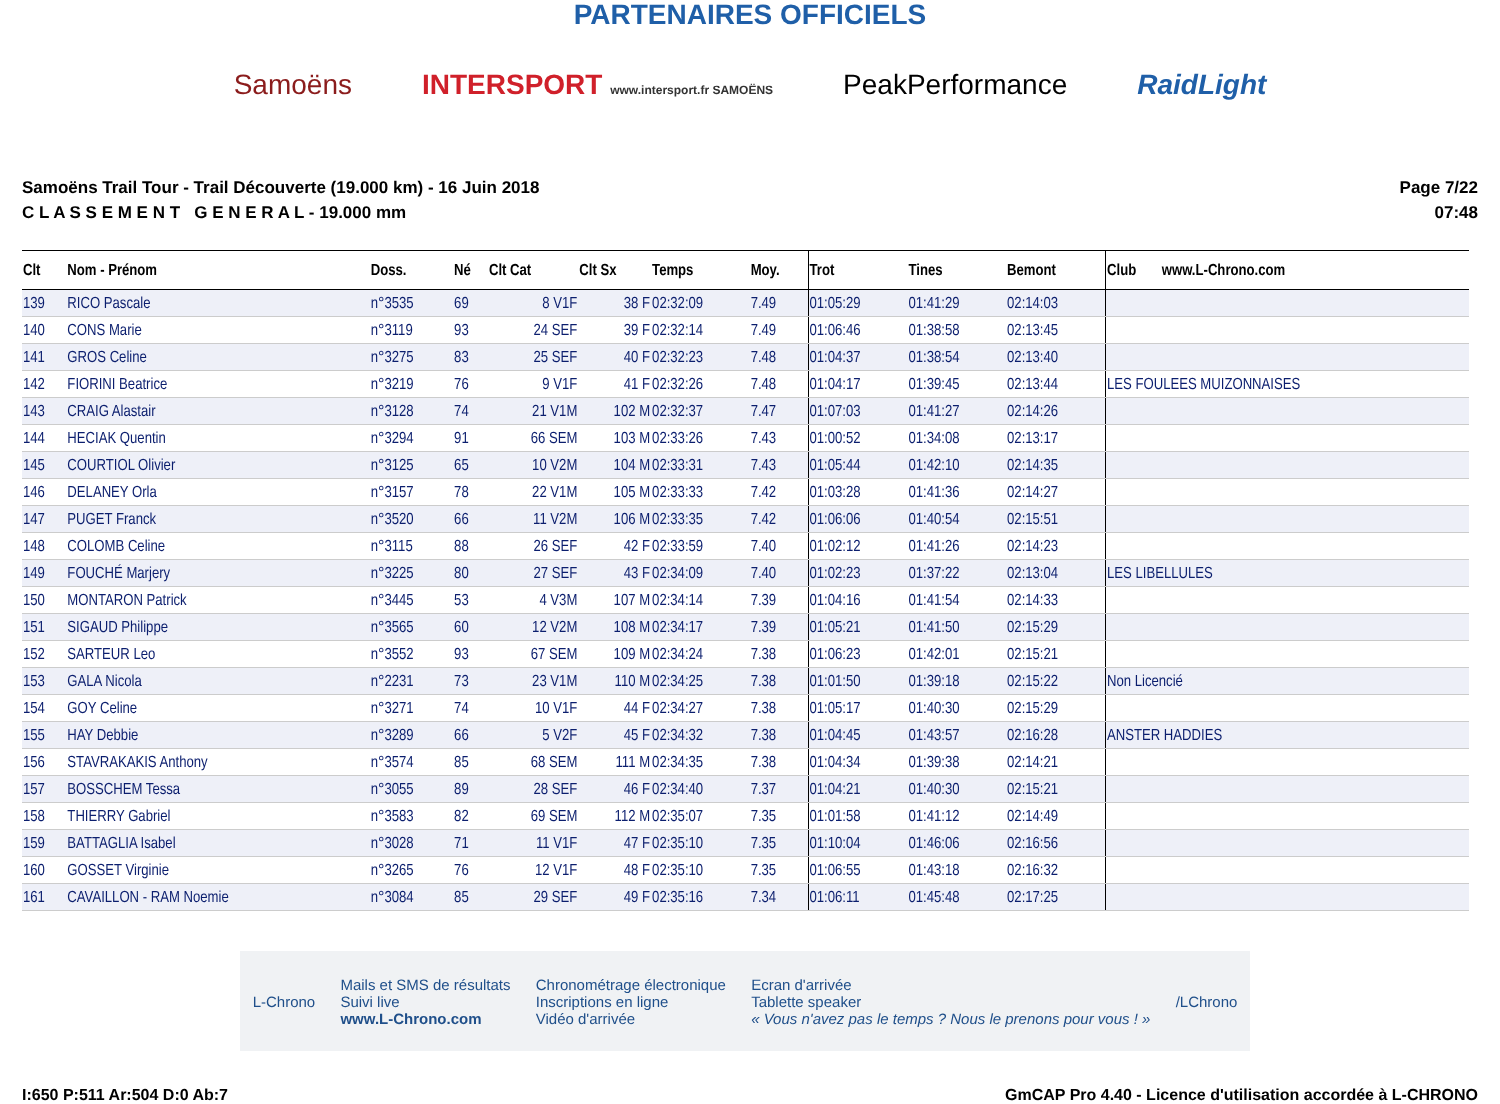PARTENAIRES OFFICIELS
Samoëns INTERSPORT www.intersport.fr SAMOËNS PeakPerformance RaidLight
Samoëns Trail Tour - Trail Découverte (19.000 km) - 16 Juin 2018
C L A S S E M E N T G E N E R A L - 19.000 mm
Page 7/22
07:48
| Clt | Nom - Prénom | Doss. | Né | Clt Cat | Clt Sx | Temps | Moy. | Trot | Tines | Bemont | Club www.L-Chrono.com |
| --- | --- | --- | --- | --- | --- | --- | --- | --- | --- | --- | --- |
| 139 | RICO Pascale | n°3535 | 69 | 8 V1F | 38 F | 02:32:09 | 7.49 | 01:05:29 | 01:41:29 | 02:14:03 | |
| 140 | CONS Marie | n°3119 | 93 | 24 SEF | 39 F | 02:32:14 | 7.49 | 01:06:46 | 01:38:58 | 02:13:45 | |
| 141 | GROS Celine | n°3275 | 83 | 25 SEF | 40 F | 02:32:23 | 7.48 | 01:04:37 | 01:38:54 | 02:13:40 | |
| 142 | FIORINI Beatrice | n°3219 | 76 | 9 V1F | 41 F | 02:32:26 | 7.48 | 01:04:17 | 01:39:45 | 02:13:44 | LES FOULEES MUIZONNAISES |
| 143 | CRAIG Alastair | n°3128 | 74 | 21 V1M | 102 M | 02:32:37 | 7.47 | 01:07:03 | 01:41:27 | 02:14:26 | |
| 144 | HECIAK Quentin | n°3294 | 91 | 66 SEM | 103 M | 02:33:26 | 7.43 | 01:00:52 | 01:34:08 | 02:13:17 | |
| 145 | COURTIOL Olivier | n°3125 | 65 | 10 V2M | 104 M | 02:33:31 | 7.43 | 01:05:44 | 01:42:10 | 02:14:35 | |
| 146 | DELANEY Orla | n°3157 | 78 | 22 V1M | 105 M | 02:33:33 | 7.42 | 01:03:28 | 01:41:36 | 02:14:27 | |
| 147 | PUGET Franck | n°3520 | 66 | 11 V2M | 106 M | 02:33:35 | 7.42 | 01:06:06 | 01:40:54 | 02:15:51 | |
| 148 | COLOMB Celine | n°3115 | 88 | 26 SEF | 42 F | 02:33:59 | 7.40 | 01:02:12 | 01:41:26 | 02:14:23 | |
| 149 | FOUCHÉ Marjery | n°3225 | 80 | 27 SEF | 43 F | 02:34:09 | 7.40 | 01:02:23 | 01:37:22 | 02:13:04 | LES LIBELLULES |
| 150 | MONTARON Patrick | n°3445 | 53 | 4 V3M | 107 M | 02:34:14 | 7.39 | 01:04:16 | 01:41:54 | 02:14:33 | |
| 151 | SIGAUD Philippe | n°3565 | 60 | 12 V2M | 108 M | 02:34:17 | 7.39 | 01:05:21 | 01:41:50 | 02:15:29 | |
| 152 | SARTEUR Leo | n°3552 | 93 | 67 SEM | 109 M | 02:34:24 | 7.38 | 01:06:23 | 01:42:01 | 02:15:21 | |
| 153 | GALA Nicola | n°2231 | 73 | 23 V1M | 110 M | 02:34:25 | 7.38 | 01:01:50 | 01:39:18 | 02:15:22 | Non Licencié |
| 154 | GOY Celine | n°3271 | 74 | 10 V1F | 44 F | 02:34:27 | 7.38 | 01:05:17 | 01:40:30 | 02:15:29 | |
| 155 | HAY Debbie | n°3289 | 66 | 5 V2F | 45 F | 02:34:32 | 7.38 | 01:04:45 | 01:43:57 | 02:16:28 | ANSTER HADDIES |
| 156 | STAVRAKAKIS Anthony | n°3574 | 85 | 68 SEM | 111 M | 02:34:35 | 7.38 | 01:04:34 | 01:39:38 | 02:14:21 | |
| 157 | BOSSCHEM Tessa | n°3055 | 89 | 28 SEF | 46 F | 02:34:40 | 7.37 | 01:04:21 | 01:40:30 | 02:15:21 | |
| 158 | THIERRY Gabriel | n°3583 | 82 | 69 SEM | 112 M | 02:35:07 | 7.35 | 01:01:58 | 01:41:12 | 02:14:49 | |
| 159 | BATTAGLIA Isabel | n°3028 | 71 | 11 V1F | 47 F | 02:35:10 | 7.35 | 01:10:04 | 01:46:06 | 02:16:56 | |
| 160 | GOSSET Virginie | n°3265 | 76 | 12 V1F | 48 F | 02:35:10 | 7.35 | 01:06:55 | 01:43:18 | 02:16:32 | |
| 161 | CAVAILLON - RAM Noemie | n°3084 | 85 | 29 SEF | 49 F | 02:35:16 | 7.34 | 01:06:11 | 01:45:48 | 02:17:25 | |
L-Chrono Mails et SMS de résultats
Suivi live
www.L-Chrono.com Chronométrage électronique
Inscriptions en ligne
Vidéo d'arrivée Ecran d'arrivée
Tablette speaker
« Vous n'avez pas le temps ? Nous le prenons pour vous ! » /LChrono
I:650 P:511 Ar:504 D:0 Ab:7 GmCAP Pro 4.40 - Licence d'utilisation accordée à L-CHRONO